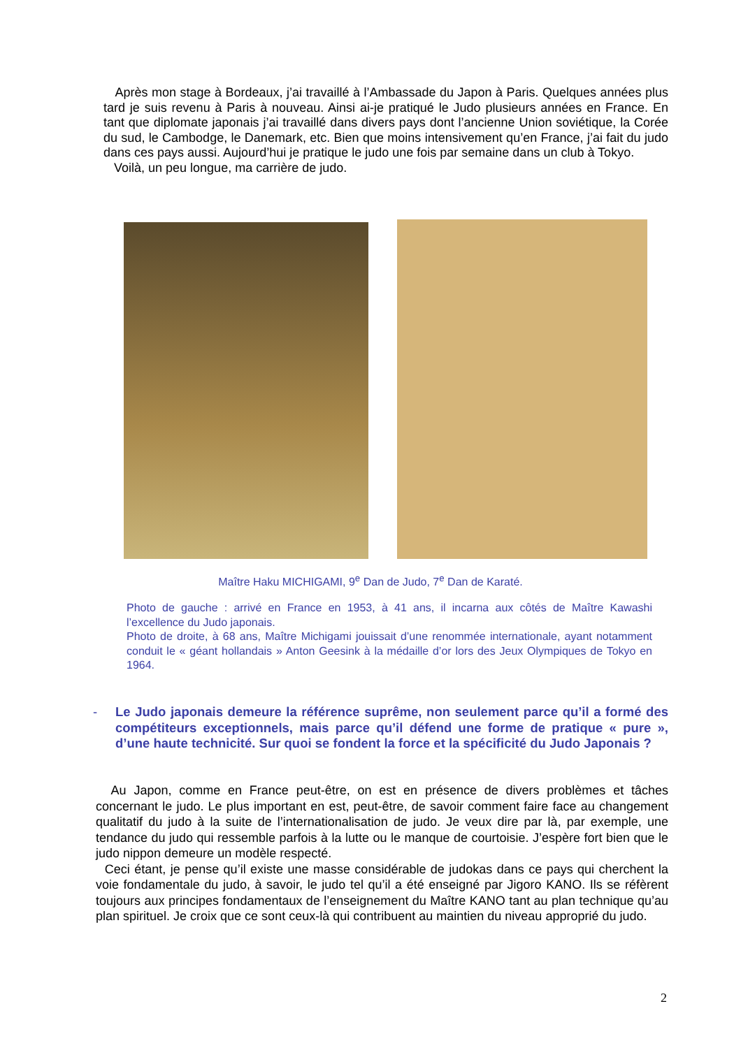Après mon stage à Bordeaux, j’ai travaillé à l’Ambassade du Japon à Paris. Quelques années plus tard je suis revenu à Paris à nouveau. Ainsi ai-je pratiqué le Judo plusieurs années en France. En tant que diplomate japonais j’ai travaillé dans divers pays dont l’ancienne Union soviétique, la Corée du sud, le Cambodge, le Danemark, etc. Bien que moins intensivement qu’en France, j’ai fait du judo dans ces pays aussi. Aujourd’hui je pratique le judo une fois par semaine dans un club à Tokyo.
Voilà, un peu longue, ma carrière de judo.
Maître Haku MICHIGAMI, 9<sup>e</sup> Dan de Judo, 7<sup>e</sup> Dan de Karaté.
Photo de gauche : arrivé en France en 1953, à 41 ans, il incarna aux côtés de Maître Kawashi l’excellence du Judo japonais.
Photo de droite, à 68 ans, Maître Michigami jouissait d’une renommée internationale, ayant notamment conduit le « géant hollandais » Anton Geesink à la médaille d’or lors des Jeux Olympiques de Tokyo en 1964.
- Le Judo japonais demeure la référence suprême, non seulement parce qu’il a formé des compétiteurs exceptionnels, mais parce qu’il défend une forme de pratique « pure », d’une haute technicité. Sur quoi se fondent la force et la spécificité du Judo Japonais ?
Au Japon, comme en France peut-être, on est en présence de divers problèmes et tâches concernant le judo. Le plus important en est, peut-être, de savoir comment faire face au changement qualitatif du judo à la suite de l’internationalisation de judo. Je veux dire par là, par exemple, une tendance du judo qui ressemble parfois à la lutte ou le manque de courtoisie. J’espère fort bien que le judo nippon demeure un modèle respecté.
Ceci étant, je pense qu’il existe une masse considérable de judokas dans ce pays qui cherchent la voie fondamentale du judo, à savoir, le judo tel qu’il a été enseigné par Jigoro KANO. Ils se réfèrent toujours aux principes fondamentaux de l’enseignement du Maître KANO tant au plan technique qu’au plan spirituel. Je croix que ce sont ceux-là qui contribuent au maintien du niveau approprié du judo.
2